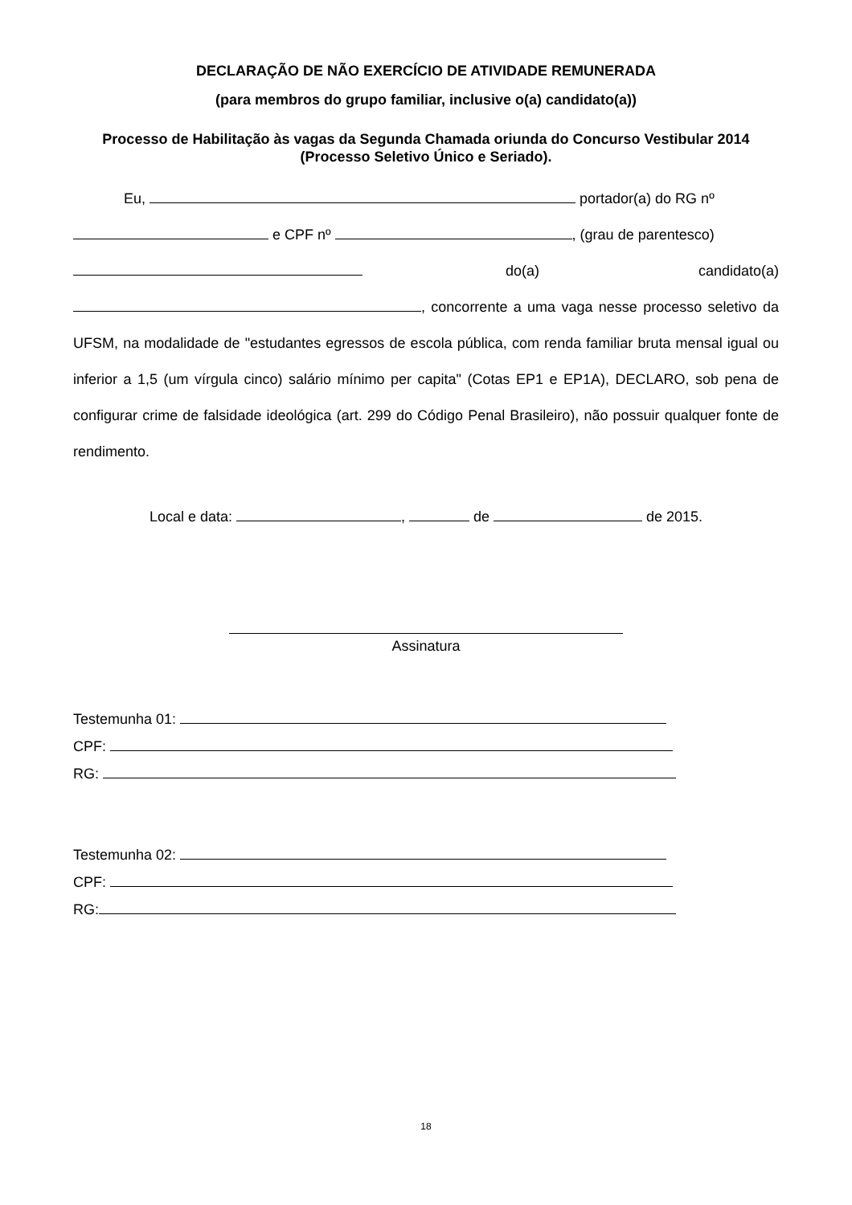DECLARAÇÃO DE NÃO EXERCÍCIO DE ATIVIDADE REMUNERADA
(para membros do grupo familiar, inclusive o(a) candidato(a))
Processo de Habilitação às vagas da Segunda Chamada oriunda do Concurso Vestibular 2014
(Processo Seletivo Único e Seriado).
Eu, portador(a) do RG nº
e CPF nº , (grau de parentesco)
do(a) candidato(a)
, concorrente a uma vaga nesse processo seletivo da UFSM, na modalidade de "estudantes egressos de escola pública, com renda familiar bruta mensal igual ou inferior a 1,5 (um vírgula cinco) salário mínimo per capita" (Cotas EP1 e EP1A), DECLARO, sob pena de configurar crime de falsidade ideológica (art. 299 do Código Penal Brasileiro), não possuir qualquer fonte de rendimento.
Local e data: , de de 2015.
Assinatura
Testemunha 01:
CPF:
RG:
Testemunha 02:
CPF:
RG:
18